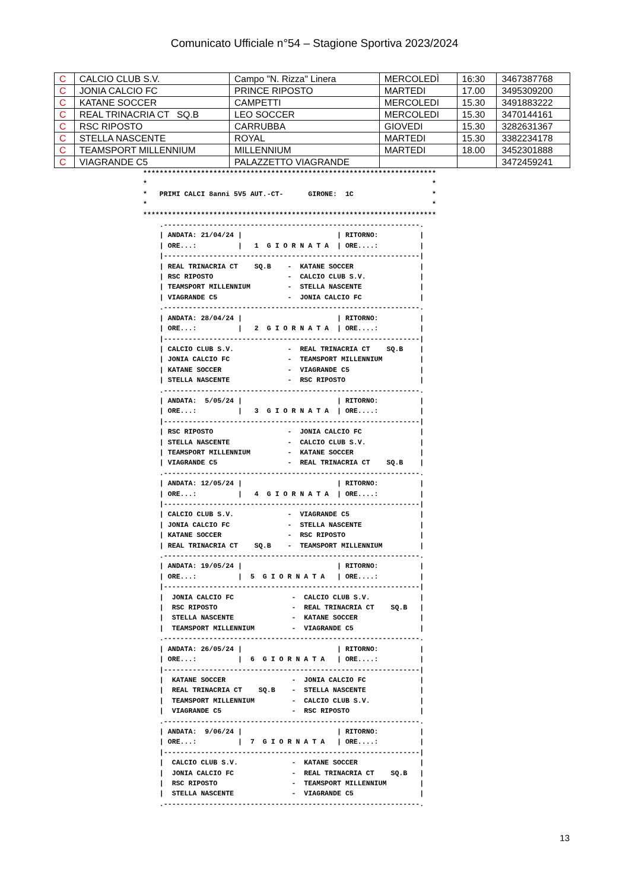Comunicato Ufficiale n°54 – Stagione Sportiva 2023/2024
| C | CALCIO CLUB S.V. | Campo "N. Rizza" Linera | MERCOLEDÌ | 16:30 | 3467387768 |
| C | JONIA CALCIO FC | PRINCE RIPOSTO | MARTEDI | 17.00 | 3495309200 |
| C | KATANE SOCCER | CAMPETTI | MERCOLEDI | 15.30 | 3491883222 |
| C | REAL TRINACRIA CT SQ.B | LEO SOCCER | MERCOLEDI | 15.30 | 3470144161 |
| C | RSC RIPOSTO | CARRUBBA | GIOVEDI | 15.30 | 3282631367 |
| C | STELLA NASCENTE | ROYAL | MARTEDI | 15.30 | 3382234178 |
| C | TEAMSPORT MILLENNIUM | MILLENNIUM | MARTEDI | 18.00 | 3452301888 |
| C | VIAGRANDE C5 | PALAZZETTO VIAGRANDE | | | 3472459241 |
***********************************************************************
*                                                                     *
*   PRIMI CALCI 8anni 5V5 AUT.-CT-      GIRONE:  1C                   *
*                                                                     *
***********************************************************************
    .--------------------------------------------------------------.
    | ANDATA: 21/04/24 |                       | RITORNO:          |
    | ORE...:          |   1  G I O R N A T A  | ORE....:          |
    |--------------------------------------------------------------|
    | REAL TRINACRIA CT    SQ.B    -  KATANE SOCCER                |
    | RSC RIPOSTO                  -  CALCIO CLUB S.V.             |
    | TEAMSPORT MILLENNIUM         -  STELLA NASCENTE              |
    | VIAGRANDE C5                 -  JONIA CALCIO FC              |
    .--------------------------------------------------------------.
    | ANDATA: 28/04/24 |                       | RITORNO:          |
    | ORE...:          |   2  G I O R N A T A  | ORE....:          |
    |--------------------------------------------------------------|
    | CALCIO CLUB S.V.             -  REAL TRINACRIA CT    SQ.B    |
    | JONIA CALCIO FC              -  TEAMSPORT MILLENNIUM         |
    | KATANE SOCCER                -  VIAGRANDE C5                 |
    | STELLA NASCENTE              -  RSC RIPOSTO                  |
    .--------------------------------------------------------------.
    | ANDATA:  5/05/24 |                       | RITORNO:          |
    | ORE...:          |   3  G I O R N A T A  | ORE....:          |
    |--------------------------------------------------------------|
    | RSC RIPOSTO                  -  JONIA CALCIO FC              |
    | STELLA NASCENTE              -  CALCIO CLUB S.V.             |
    | TEAMSPORT MILLENNIUM         -  KATANE SOCCER                |
    | VIAGRANDE C5                 -  REAL TRINACRIA CT    SQ.B    |
    .--------------------------------------------------------------.
    | ANDATA: 12/05/24 |                       | RITORNO:          |
    | ORE...:          |   4  G I O R N A T A  | ORE....:          |
    |--------------------------------------------------------------|
    | CALCIO CLUB S.V.             -  VIAGRANDE C5                 |
    | JONIA CALCIO FC              -  STELLA NASCENTE              |
    | KATANE SOCCER                -  RSC RIPOSTO                  |
    | REAL TRINACRIA CT    SQ.B    -  TEAMSPORT MILLENNIUM         |
    .--------------------------------------------------------------.
    | ANDATA: 19/05/24 |                       | RITORNO:          |
    | ORE...:          |  5  G I O R N A T A   | ORE....:          |
    |--------------------------------------------------------------|
    |  JONIA CALCIO FC              -  CALCIO CLUB S.V.            |
    |  RSC RIPOSTO                  -  REAL TRINACRIA CT    SQ.B   |
    |  STELLA NASCENTE              -  KATANE SOCCER               |
    |  TEAMSPORT MILLENNIUM         -  VIAGRANDE C5                |
    .--------------------------------------------------------------.
    | ANDATA: 26/05/24 |                       | RITORNO:          |
    | ORE...:          |  6  G I O R N A T A   | ORE....:          |
    |--------------------------------------------------------------|
    |  KATANE SOCCER                -  JONIA CALCIO FC             |
    |  REAL TRINACRIA CT    SQ.B    -  STELLA NASCENTE             |
    |  TEAMSPORT MILLENNIUM         -  CALCIO CLUB S.V.            |
    |  VIAGRANDE C5                 -  RSC RIPOSTO                 |
    .--------------------------------------------------------------.
    | ANDATA:  9/06/24 |                       | RITORNO:          |
    | ORE...:          |  7  G I O R N A T A   | ORE....:          |
    |--------------------------------------------------------------|
    |  CALCIO CLUB S.V.             -  KATANE SOCCER               |
    |  JONIA CALCIO FC              -  REAL TRINACRIA CT    SQ.B   |
    |  RSC RIPOSTO                  -  TEAMSPORT MILLENNIUM        |
    |  STELLA NASCENTE              -  VIAGRANDE C5                |
    .--------------------------------------------------------------.
13